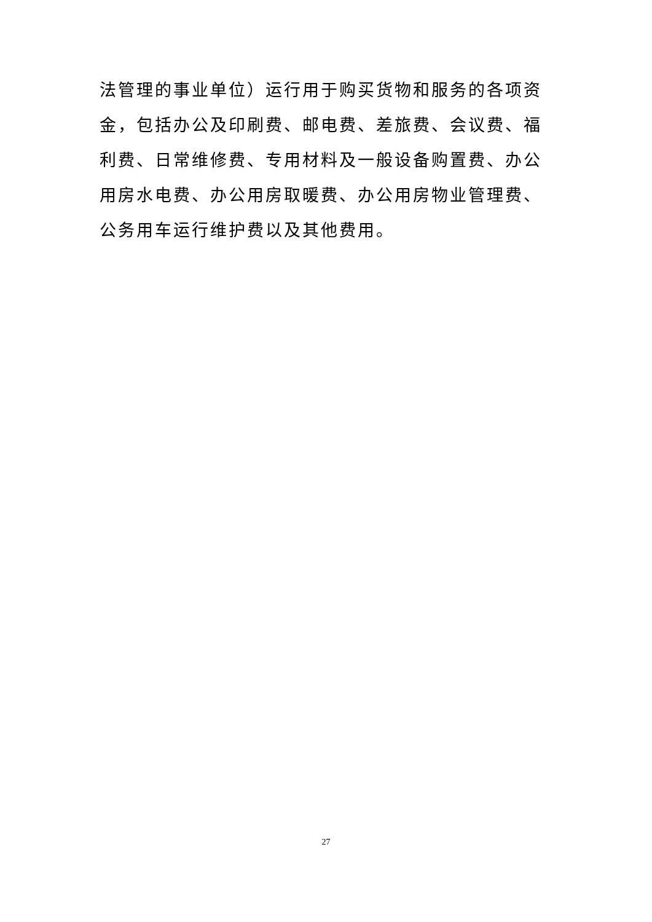法管理的事业单位）运行用于购买货物和服务的各项资金，包括办公及印刷费、邮电费、差旅费、会议费、福利费、日常维修费、专用材料及一般设备购置费、办公用房水电费、办公用房取暖费、办公用房物业管理费、公务用车运行维护费以及其他费用。
27